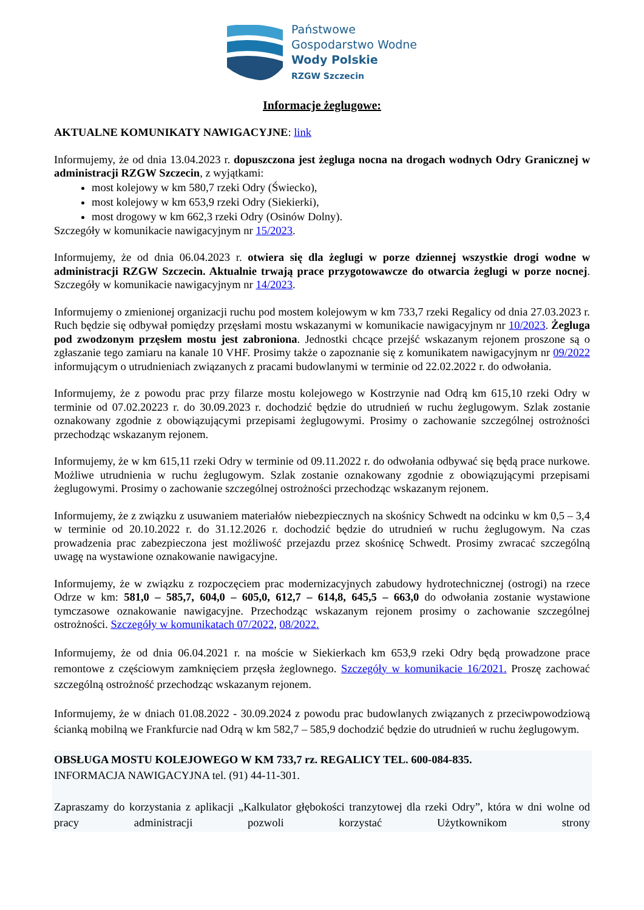Państwowe
Gospodarstwo Wodne
Wody Polskie
RZGW Szczecin
Informacje żeglugowe:
AKTUALNE KOMUNIKATY NAWIGACYJNE: link
Informujemy, że od dnia 13.04.2023 r. dopuszczona jest żegluga nocna na drogach wodnych Odry Granicznej w administracji RZGW Szczecin, z wyjątkami:
most kolejowy w km 580,7 rzeki Odry (Świecko),
most kolejowy w km 653,9 rzeki Odry (Siekierki),
most drogowy w km 662,3 rzeki Odry (Osinów Dolny).
Szczegóły w komunikacie nawigacyjnym nr 15/2023.
Informujemy, że od dnia 06.04.2023 r. otwiera się dla żeglugi w porze dziennej wszystkie drogi wodne w administracji RZGW Szczecin. Aktualnie trwają prace przygotowawcze do otwarcia żeglugi w porze nocnej. Szczegóły w komunikacie nawigacyjnym nr 14/2023.
Informujemy o zmienionej organizacji ruchu pod mostem kolejowym w km 733,7 rzeki Regalicy od dnia 27.03.2023 r. Ruch będzie się odbywał pomiędzy przęsłami mostu wskazanymi w komunikacie nawigacyjnym nr 10/2023. Żegluga pod zwodzonym przęsłem mostu jest zabroniona. Jednostki chcące przejść wskazanym rejonem proszone są o zgłaszanie tego zamiaru na kanale 10 VHF. Prosimy także o zapoznanie się z komunikatem nawigacyjnym nr 09/2022 informującym o utrudnieniach związanych z pracami budowlanymi w terminie od 22.02.2022 r. do odwołania.
Informujemy, że z powodu prac przy filarze mostu kolejowego w Kostrzynie nad Odrą km 615,10 rzeki Odry w terminie od 07.02.20223 r. do 30.09.2023 r. dochodzić będzie do utrudnień w ruchu żeglugowym. Szlak zostanie oznakowany zgodnie z obowiązującymi przepisami żeglugowymi. Prosimy o zachowanie szczególnej ostrożności przechodząc wskazanym rejonem.
Informujemy, że w km 615,11 rzeki Odry w terminie od 09.11.2022 r. do odwołania odbywać się będą prace nurkowe. Możliwe utrudnienia w ruchu żeglugowym. Szlak zostanie oznakowany zgodnie z obowiązującymi przepisami żeglugowymi. Prosimy o zachowanie szczególnej ostrożności przechodząc wskazanym rejonem.
Informujemy, że z związku z usuwaniem materiałów niebezpiecznych na skośnicy Schwedt na odcinku w km 0,5 – 3,4 w terminie od 20.10.2022 r. do 31.12.2026 r. dochodzić będzie do utrudnień w ruchu żeglugowym. Na czas prowadzenia prac zabezpieczona jest możliwość przejazdu przez skośnicę Schwedt. Prosimy zwracać szczególną uwagę na wystawione oznakowanie nawigacyjne.
Informujemy, że w związku z rozpoczęciem prac modernizacyjnych zabudowy hydrotechnicznej (ostrogi) na rzece Odrze w km: 581,0 – 585,7, 604,0 – 605,0, 612,7 – 614,8, 645,5 – 663,0 do odwołania zostanie wystawione tymczasowe oznakowanie nawigacyjne. Przechodząc wskazanym rejonem prosimy o zachowanie szczególnej ostrożności. Szczegóły w komunikatach 07/2022, 08/2022.
Informujemy, że od dnia 06.04.2021 r. na moście w Siekierkach km 653,9 rzeki Odry będą prowadzone prace remontowe z częściowym zamknięciem przęsła żeglownego. Szczegóły w komunikacie 16/2021. Proszę zachować szczególną ostrożność przechodząc wskazanym rejonem.
Informujemy, że w dniach 01.08.2022 - 30.09.2024 z powodu prac budowlanych związanych z przeciwpowodziową ścianką mobilną we Frankfurcie nad Odrą w km 582,7 – 585,9 dochodzić będzie do utrudnień w ruchu żeglugowym.
OBSŁUGA MOSTU KOLEJOWEGO W KM 733,7 rz. REGALICY TEL. 600-084-835.
INFORMACJA NAWIGACYJNA tel. (91) 44-11-301.
Zapraszamy do korzystania z aplikacji „Kalkulator głębokości tranzytowej dla rzeki Odry”, która w dni wolne od pracy administracji pozwoli korzystać Użytkownikom strony